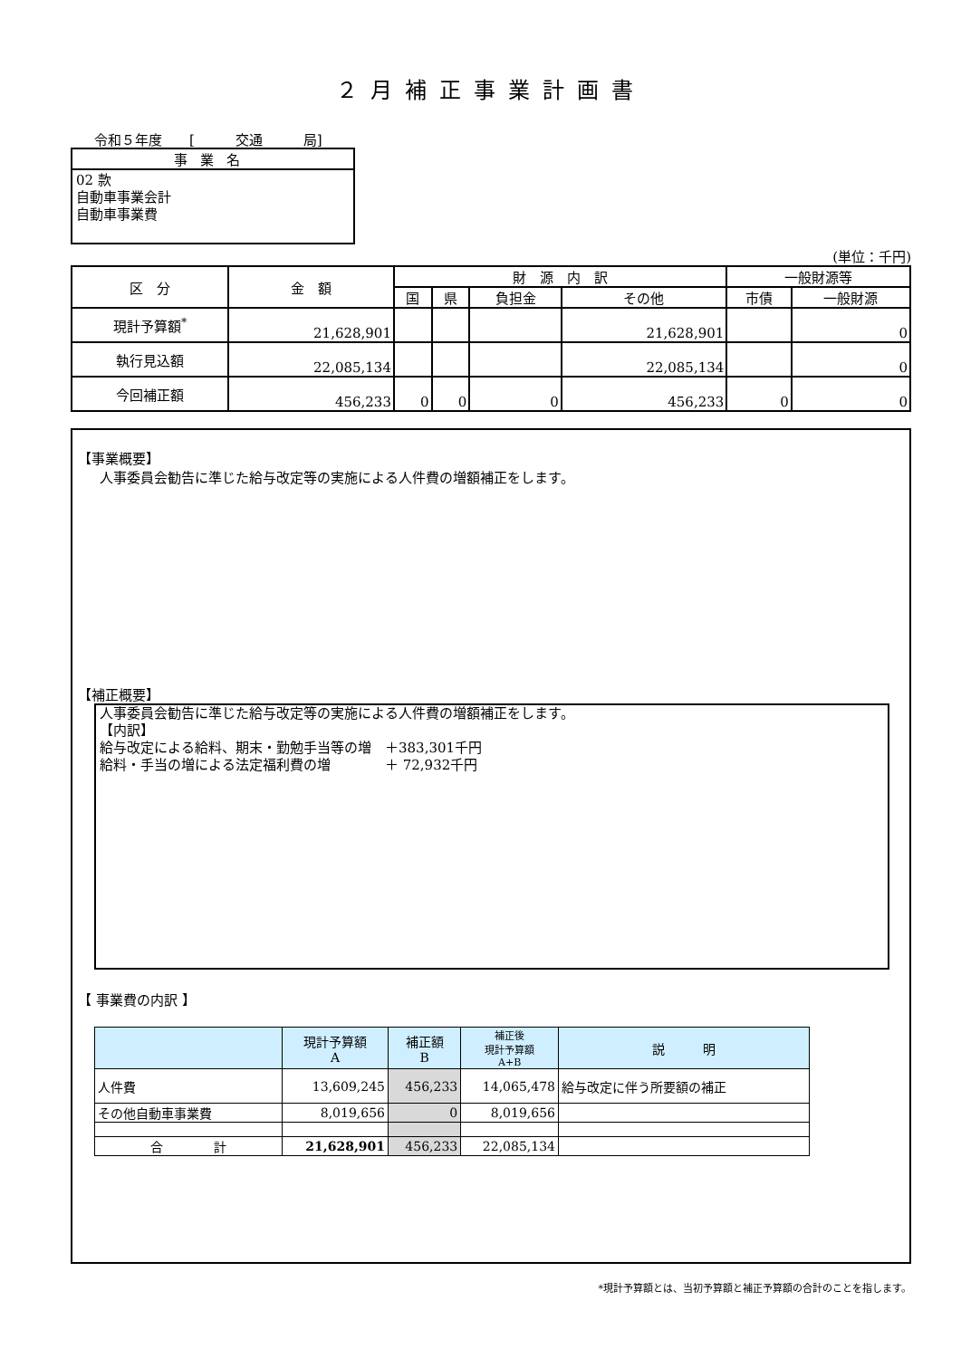２月補正事業計画書
令和５年度　　[　　　交通　　　局]
事業名
02 款
自動車事業会計
自動車事業費
(単位：千円)
| 区 分 | 金 額 | 財 源 内 訳 | | | | 一般財源等 | |
| --- | --- | --- | --- | --- | --- | --- | --- |
| | | 国 | 県 | 負担金 | その他 | 市債 | 一般財源 |
| 現計予算額<sup>*</sup> | 21,628,901 | | | | 21,628,901 | | 0 |
| 執行見込額 | 22,085,134 | | | | 22,085,134 | | 0 |
| 今回補正額 | 456,233 | 0 | 0 | 0 | 456,233 | 0 | 0 |
【事業概要】
人事委員会勧告に準じた給与改定等の実施による人件費の増額補正をします。
【補正概要】
人事委員会勧告に準じた給与改定等の実施による人件費の増額補正をします。
【内訳】
給与改定による給料、期末・勤勉手当等の増　＋383,301千円
給料・手当の増による法定福利費の増　　　　＋ 72,932千円
【 事業費の内訳 】
| | 現計予算額 A | 補正額 B | 補正後 現計予算額 A+B | 説 明 |
| --- | --- | --- | --- | --- |
| 人件費 | 13,609,245 | 456,233 | 14,065,478 | 給与改定に伴う所要額の補正 |
| その他自動車事業費 | 8,019,656 | 0 | 8,019,656 | |
| 合 計 | 21,628,901 | 456,233 | 22,085,134 | |
*現計予算額とは、当初予算額と補正予算額の合計のことを指します。